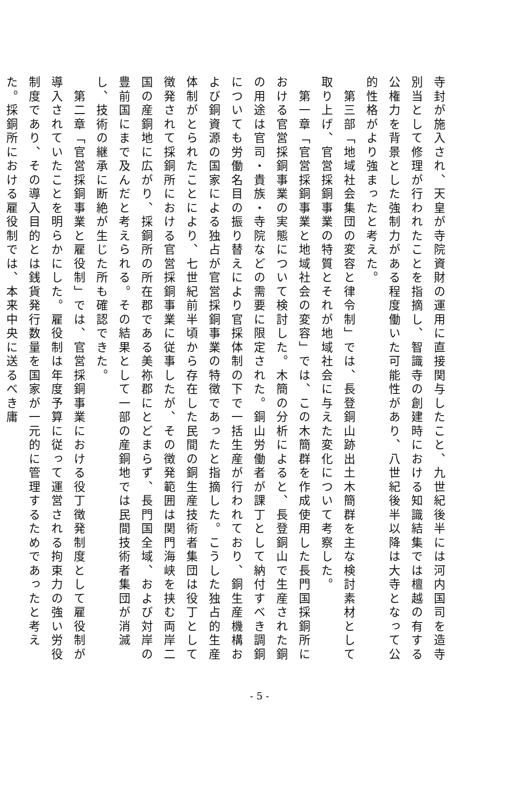寺封が施入され、天皇が寺院資財の運用に直接関与したこと、九世紀後半には河内国司を造寺別当として修理が行われたことを指摘し、智識寺の創建時における知識結集では檀越の有する公権力を背景とした強制力がある程度働いた可能性があり、八世紀後半以降は大寺となって公的性格がより強まったと考えた。
　第三部「地域社会集団の変容と律令制」では、長登銅山跡出土木簡群を主な検討素材として取り上げ、官営採銅事業の特質とそれが地域社会に与えた変化について考察した。
　第一章「官営採銅事業と地域社会の変容」では、この木簡群を作成使用した長門国採銅所における官営採銅事業の実態について検討した。木簡の分析によると、長登銅山で生産された銅の用途は官司・貴族・寺院などの需要に限定された。銅山労働者が課丁として納付すべき調銅についても労働名目の振り替えにより官採体制の下で一括生産が行われており、銅生産機構および銅資源の国家による独占が官営採銅事業の特徴であったと指摘した。こうした独占的生産体制がとられたことにより、七世紀前半頃から存在した民間の銅生産技術者集団は役丁として徴発されて採銅所における官営採銅事業に従事したが、その徴発範囲は関門海峡を挟む両岸二国の産銅地に広がり、採銅所の所在郡である美祢郡にとどまらず、長門国全域、および対岸の豊前国にまで及んだと考えられる。その結果として一部の産銅地では民間技術者集団が消滅し、技術の継承に断絶が生じた所も確認できた。
　第二章「官営採銅事業と雇役制」では、官営採銅事業における役丁徴発制度として雇役制が導入されていたことを明らかにした。雇役制は年度予算に従って運営される拘束力の強い労役制度であり、その導入目的とは銭貨発行数量を国家が一元的に管理するためであったと考えた。採銅所における雇役制では、本来中央に送るべき庸
- 5 -